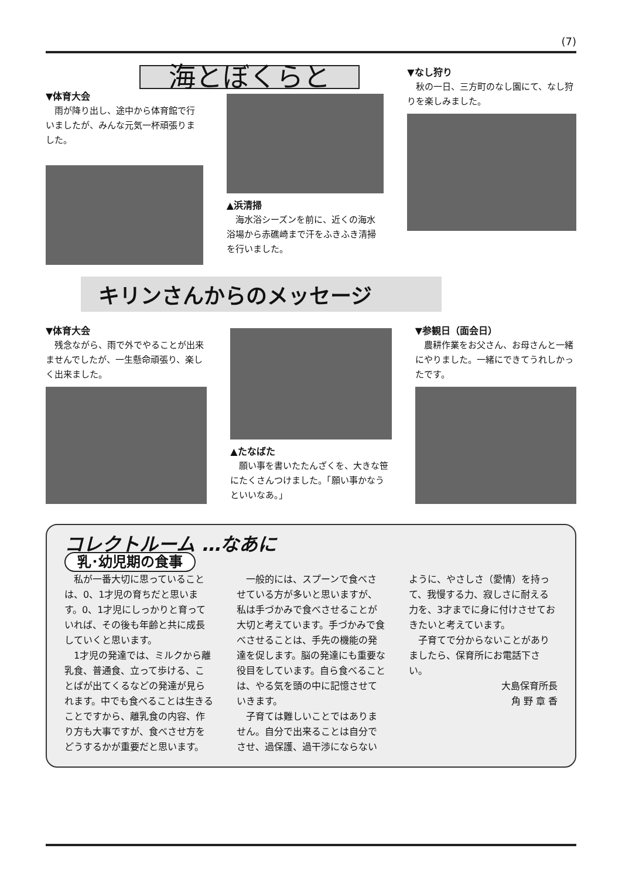(7)
海とぼくらと
▼体育大会
雨が降り出し、途中から体育館で行いましたが、みんな元気一杯頑張りました。
▲浜清掃
海水浴シーズンを前に、近くの海水浴場から赤礁崎まで汗をふきふき清掃を行いました。
▼なし狩り
秋の一日、三方町のなし園にて、なし狩りを楽しみました。
キリンさんからのメッセージ
▼体育大会
残念ながら、雨で外でやることが出来ませんでしたが、一生懸命頑張り、楽しく出来ました。
▲たなばた
願い事を書いたたんざくを、大きな笹にたくさんつけました。「願い事かなうといいなあ。」
▼参観日（面会日）
農耕作業をお父さん、お母さんと一緒にやりました。一緒にできてうれしかったです。
コレクトルーム …なあに
乳･幼児期の食事
私が一番大切に思っていることは、0、1才児の育ちだと思います。0、1才児にしっかりと育っていれば、その後も年齢と共に成長していくと思います。
1才児の発達では、ミルクから離乳食、普通食、立って歩ける、ことばが出てくるなどの発達が見られます。中でも食べることは生きることですから、離乳食の内容、作り方も大事ですが、食べさせ方をどうするかが重要だと思います。
一般的には、スプーンで食べさせている方が多いと思いますが、私は手づかみで食べさせることが大切と考えています。手づかみで食べさせることは、手先の機能の発達を促します。脳の発達にも重要な役目をしています。自ら食べることは、やる気を頭の中に記憶させていきます。
子育ては難しいことではありません。自分で出来ることは自分でさせ、過保護、過干渉にならないように、やさしさ（愛情）を持って、我慢する力、寂しさに耐える力を、3才までに身に付けさせておきたいと考えています。
子育てで分からないことがありましたら、保育所にお電話下さい。
大島保育所長
角 野 章 香